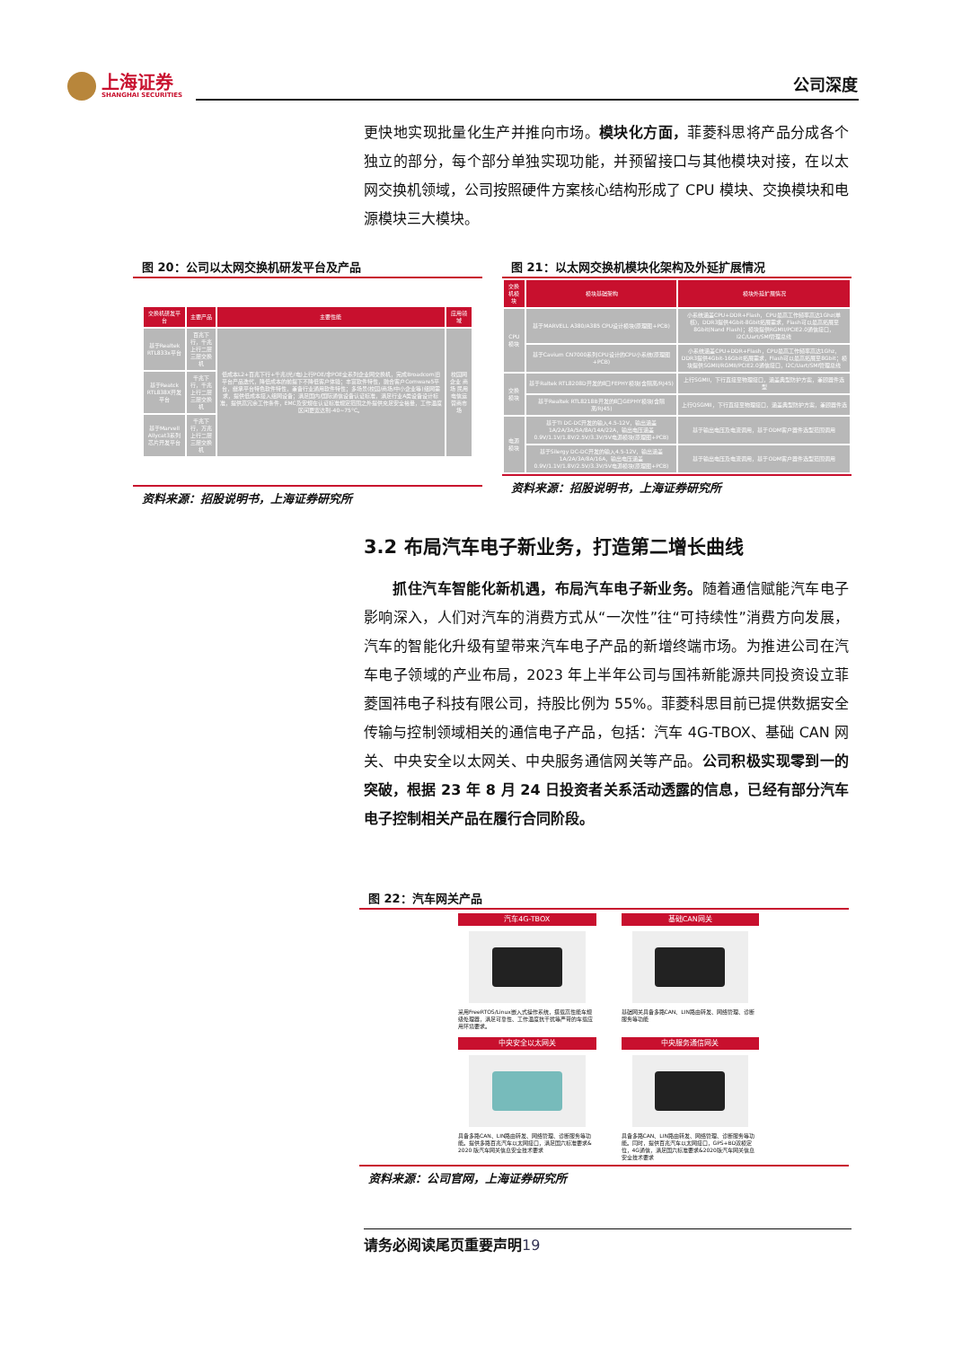上海证券
SHANGHAI SECURITIES
公司深度
更快地实现批量化生产并推向市场。模块化方面，菲菱科思将产品分成各个独立的部分，每个部分单独实现功能，并预留接口与其他模块对接，在以太网交换机领域，公司按照硬件方案核心结构形成了 CPU 模块、交换模块和电源模块三大模块。
图 20：公司以太网交换机研发平台及产品
| 交换机研发平台 | 主要产品 | 主要性能 | 应用领域 |
| --- | --- | --- | --- |
| 基于Realtek RTL833x平台 | 百兆下行，千兆上行二层三层交换机 | 低成本L2+百兆下行+千兆(光/电)上行POE/非POE全系列企业网交换机，完成Broadcom旧平台产品迭代，降低成本的前提下不降低客户体验；丰富软件特性，融合客户Comware5平台，继承平台特色软件特性，兼备行业通用软件特性；多场景(校园/商场/中小企业等)组网需求，提供低成本接入组网设备；满足国内/国际通信设备认证标准，满足行业A类设备设计标准，提供高冗余工作条件，EMC及安规在认证标准规定范围之外提供充足安全裕量，工作温度区间更宽达到-40~75°C。 | 校园网 企业 商场 民用 电信运营商市场 |
| 基于Reatck RTL838X开发平台 | 千兆下行，千兆上行二层三层交换机 | | |
| 基于Marvell Allycat3系列芯片开发平台 | 千兆下行，万兆上行二层三层交换机 | | |
资料来源：招股说明书，上海证券研究所
图 21：以太网交换机模块化架构及外延扩展情况
| 交换机模块 | 模块基础架构 | 模块外延扩展情况 |
| --- | --- | --- |
| CPU模块 | 基于MARVELL A380/A385 CPU设计模块(原理图+PCB) | 小系统涵盖CPU+DDR+Flash，CPU最高工作频率高达1Ghz(单核)，DDR3提供4Gbit-8Gbit拓展需求，Flash可以最高拓展至8Gbit(Nand Flash)；模块提供RGMII/PCIE2.0通信接口，I2C/Uart/SMI管理总线 |
| | 基于Cavium CN7000系列CPU设计的CPU小系统(原理图+PCB) | 小系统涵盖CPU+DDR+Flash，CPU最高工作频率高达1Ghz，DDR3提供4Gbit-16Gbit拓展需求，Flash可以最高拓展至8Gbit；模块提供SGMII/RGMII/PCIE2.0通信接口，I2C/Uart/SMI管理总线 |
| 交换模块 | 基于Raltek RTL8208D开发的8口FEPHY模块(含隔离/RJ45) | 上行SGMII，下行直接至物理接口，涵盖典型防护方案，兼顾器件选型 |
| | 基于Realtek RTL8218B开发的8口GEPHY模块(含隔离/RJ45) | 上行QSGMII，下行直接至物理接口，涵盖典型防护方案，兼顾器件选 |
| 电源模块 | 基于TI DC-DC开发的输入4.5-12V，输出涵盖1A/2A/3A/5A/8A/14A/22A，输出电压涵盖0.9V/1.1V/1.8V/2.5V/3.3V/5V电源模块(原理图+PCB) | 基于输出电压及电流调用，基于ODM客户器件选型范围调用 |
| | 基于Silergy DC-DC开发的输入4.5-12V，输出涵盖1A/2A/3A/8A/16A，输出电压涵盖0.9V/1.1V/1.8V/2.5V/3.3V/5V电源模块(原理图+PCB) | 基于输出电压及电流调用，基于ODM客户器件选型范围调用 |
资料来源：招股说明书，上海证券研究所
3.2 布局汽车电子新业务，打造第二增长曲线
  抓住汽车智能化新机遇，布局汽车电子新业务。随着通信赋能汽车电子影响深入，人们对汽车的消费方式从“一次性”往“可持续性”消费方向发展，汽车的智能化升级有望带来汽车电子产品的新增终端市场。为推进公司在汽车电子领域的产业布局，2023 年上半年公司与国祎新能源共同投资设立菲菱国祎电子科技有限公司，持股比例为 55%。菲菱科思目前已提供数据安全传输与控制领域相关的通信电子产品，包括：汽车 4G-TBOX、基础 CAN 网关、中央安全以太网关、中央服务通信网关等产品。公司积极实现零到一的突破，根据 23 年 8 月 24 日投资者关系活动透露的信息，已经有部分汽车电子控制相关产品在履行合同阶段。
图 22：汽车网关产品
汽车4G-TBOX
采用FreeRTOS/Linux嵌入式操作系统，搭载高性能车规级处理器，满足可靠性、工作温度抗干扰等严苛的车载应用环境要求。
基础CAN网关
基础网关具备多路CAN、LIN路由转发、网络管理、诊断服务等功能
中央安全以太网关
具备多路CAN、LIN路由转发、网络管理、诊断服务等功能。提供多路百兆汽车以太网接口，满足国六标准要求& 2020 版汽车网关信息安全技术要求
中央服务通信网关
具备多路CAN、LIN路由转发、网络管理、诊断服务等功能。同时，提供百兆汽车以太网接口，GPS+BD双模定位，4G通信，满足国六标准要求&2020版汽车网关信息安全技术要求
资料来源：公司官网，上海证券研究所
请务必阅读尾页重要声明19